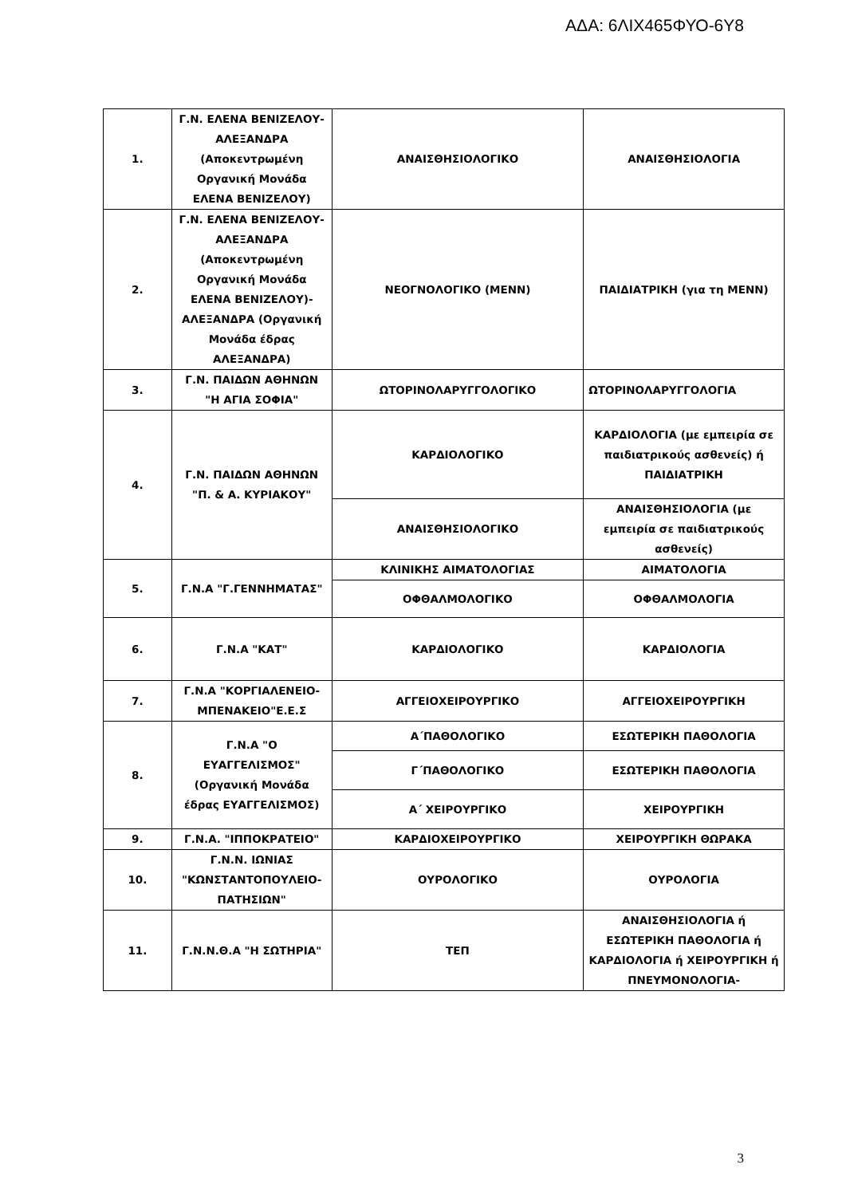ΑΔΑ: 6ΛΙΧ465ΦΥΟ-6Υ8
| 1. | Γ.Ν. ΕΛΕΝΑ ΒΕΝΙΖΕΛΟΥ-ΑΛΕΞΑΝΔΡΑ (Αποκεντρωμένη Οργανική Μονάδα ΕΛΕΝΑ ΒΕΝΙΖΕΛΟΥ) | ΑΝΑΙΣΘΗΣΙΟΛΟΓΙΚΟ | ΑΝΑΙΣΘΗΣΙΟΛΟΓΙΑ |
| 2. | Γ.Ν. ΕΛΕΝΑ ΒΕΝΙΖΕΛΟΥ-ΑΛΕΞΑΝΔΡΑ (Αποκεντρωμένη Οργανική Μονάδα ΕΛΕΝΑ ΒΕΝΙΖΕΛΟΥ)-ΑΛΕΞΑΝΔΡΑ (Οργανική Μονάδα έδρας ΑΛΕΞΑΝΔΡΑ) | ΝΕΟΓΝΟΛΟΓΙΚΟ (ΜΕΝΝ) | ΠΑΙΔΙΑΤΡΙΚΗ (για τη ΜΕΝΝ) |
| 3. | Γ.Ν. ΠΑΙΔΩΝ ΑΘΗΝΩΝ "Η ΑΓΙΑ ΣΟΦΙΑ" | ΩΤΟΡΙΝΟΛΑΡΥΓΓΟΛΟΓΙΚΟ | ΩΤΟΡΙΝΟΛΑΡΥΓΓΟΛΟΓΙΑ |
| 4. | Γ.Ν. ΠΑΙΔΩΝ ΑΘΗΝΩΝ "Π. & Α. ΚΥΡΙΑΚΟΥ" | ΚΑΡΔΙΟΛΟΓΙΚΟ | ΚΑΡΔΙΟΛΟΓΙΑ (με εμπειρία σε παιδιατρικούς ασθενείς) ή ΠΑΙΔΙΑΤΡΙΚΗ |
| | | ΑΝΑΙΣΘΗΣΙΟΛΟΓΙΚΟ | ΑΝΑΙΣΘΗΣΙΟΛΟΓΙΑ (με εμπειρία σε παιδιατρικούς ασθενείς) |
| 5. | Γ.Ν.Α "Γ.ΓΕΝΝΗΜΑΤΑΣ" | ΚΛΙΝΙΚΗΣ ΑΙΜΑΤΟΛΟΓΙΑΣ | ΑΙΜΑΤΟΛΟΓΙΑ |
| | | ΟΦΘΑΛΜΟΛΟΓΙΚΟ | ΟΦΘΑΛΜΟΛΟΓΙΑ |
| 6. | Γ.Ν.Α "ΚΑΤ" | ΚΑΡΔΙΟΛΟΓΙΚΟ | ΚΑΡΔΙΟΛΟΓΙΑ |
| 7. | Γ.Ν.Α "ΚΟΡΓΙΑΛΕΝΕΙΟ-ΜΠΕΝΑΚΕΙΟ"Ε.Ε.Σ | ΑΓΓΕΙΟΧΕΙΡΟΥΡΓΙΚΟ | ΑΓΓΕΙΟΧΕΙΡΟΥΡΓΙΚΗ |
| 8. | Γ.Ν.Α "Ο ΕΥΑΓΓΕΛΙΣΜΟΣ" (Οργανική Μονάδα έδρας ΕΥΑΓΓΕΛΙΣΜΟΣ) | Α΄ΠΑΘΟΛΟΓΙΚΟ | ΕΣΩΤΕΡΙΚΗ ΠΑΘΟΛΟΓΙΑ |
| | | Γ΄ΠΑΘΟΛΟΓΙΚΟ | ΕΣΩΤΕΡΙΚΗ ΠΑΘΟΛΟΓΙΑ |
| | | Α΄ ΧΕΙΡΟΥΡΓΙΚΟ | ΧΕΙΡΟΥΡΓΙΚΗ |
| 9. | Γ.Ν.Α. "ΙΠΠΟΚΡΑΤΕΙΟ" | ΚΑΡΔΙΟΧΕΙΡΟΥΡΓΙΚΟ | ΧΕΙΡΟΥΡΓΙΚΗ ΘΩΡΑΚΑ |
| 10. | Γ.Ν.Ν. ΙΩΝΙΑΣ "ΚΩΝΣΤΑΝΤΟΠΟΥΛΕΙΟ-ΠΑΤΗΣΙΩΝ" | ΟΥΡΟΛΟΓΙΚΟ | ΟΥΡΟΛΟΓΙΑ |
| 11. | Γ.Ν.Ν.Θ.Α "Η ΣΩΤΗΡΙΑ" | ΤΕΠ | ΑΝΑΙΣΘΗΣΙΟΛΟΓΙΑ ή ΕΣΩΤΕΡΙΚΗ ΠΑΘΟΛΟΓΙΑ ή ΚΑΡΔΙΟΛΟΓΙΑ ή ΧΕΙΡΟΥΡΓΙΚΗ ή ΠΝΕΥΜΟΝΟΛΟΓΙΑ- |
3